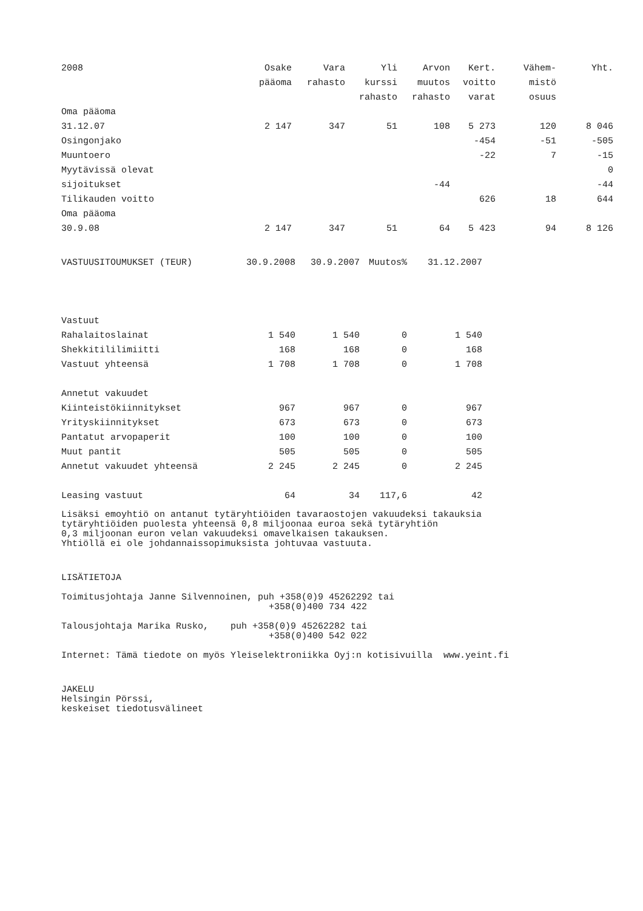| 2008 | Osake | Vara | Yli | Arvon | Kert. | Vähem- | Yht. |
| --- | --- | --- | --- | --- | --- | --- | --- |
| | pääoma | rahasto | kurssi | muutos | voitto | mistö | |
| | | | rahasto | rahasto | varat | osuus | |
| Oma pääoma | | | | | | | |
| 31.12.07 | 2 147 | 347 | 51 | 108 | 5 273 | 120 | 8 046 |
| Osingonjako | | | | | -454 | -51 | -505 |
| Muuntoero | | | | | -22 | 7 | -15 |
| Myytävissä olevat | | | | | | | 0 |
| sijoitukset | | | | -44 | | | -44 |
| Tilikauden voitto | | | | | 626 | 18 | 644 |
| Oma pääoma | | | | | | | |
| 30.9.08 | 2 147 | 347 | 51 | 64 | 5 423 | 94 | 8 126 |
| VASTUUSITOUMUKSET (TEUR) | 30.9.2008 | 30.9.2007 | Muutos% | 31.12.2007 |
| --- | --- | --- | --- | --- |
| Vastuut | | | | |
| Rahalaitoslainat | 1 540 | 1 540 | 0 | 1 540 |
| Shekkitililimiitti | 168 | 168 | 0 | 168 |
| Vastuut yhteensä | 1 708 | 1 708 | 0 | 1 708 |
| Annetut vakuudet | | | | |
| Kiinteistökiinnitykset | 967 | 967 | 0 | 967 |
| Yrityskiinnitykset | 673 | 673 | 0 | 673 |
| Pantatut arvopaperit | 100 | 100 | 0 | 100 |
| Muut pantit | 505 | 505 | 0 | 505 |
| Annetut vakuudet yhteensä | 2 245 | 2 245 | 0 | 2 245 |
| Leasing vastuut | 64 | 34 | 117,6 | 42 |
Lisäksi emoyhtiö on antanut tytäryhtiöiden tavaraostojen vakuudeksi takauksia tytäryhtiöiden puolesta yhteensä 0,8 miljoonaa euroa sekä tytäryhtiön 0,3 miljoonan euron velan vakuudeksi omavelkaisen takauksen. Yhtiöllä ei ole johdannaissopimuksista johtuvaa vastuuta.
LISÄTIETOJA
Toimitusjohtaja Janne Silvennoinen, puh +358(0)9 45262292 tai +358(0)400 734 422
Talousjohtaja Marika Rusko, puh +358(0)9 45262282 tai +358(0)400 542 022
Internet: Tämä tiedote on myös Yleiselektroniikka Oyj:n kotisivuilla www.yeint.fi
JAKELU Helsingin Pörssi, keskeiset tiedotusvälineet